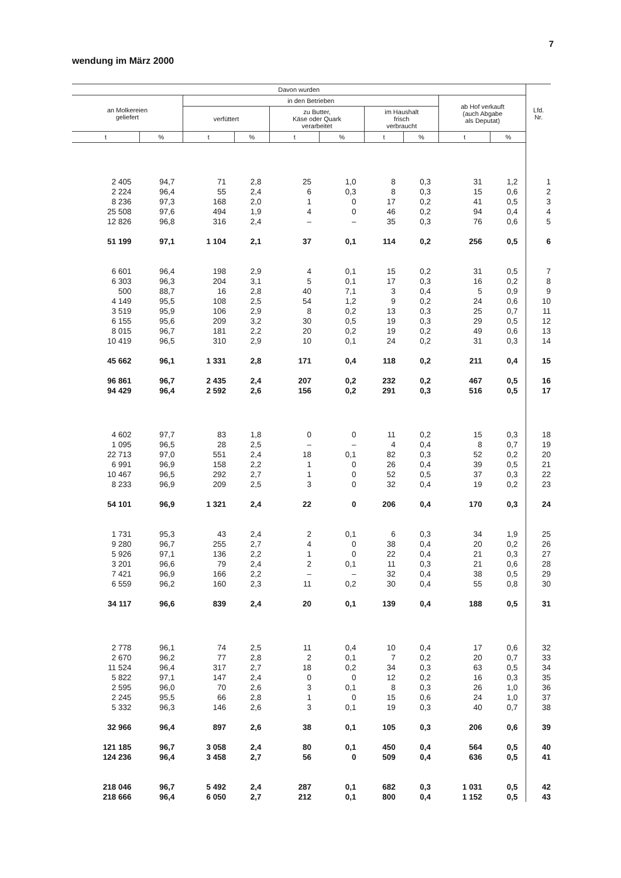7
wendung im März 2000
| Davon wurden | | | | | | | | | | Lfd. Nr. |
| --- | --- | --- | --- | --- | --- | --- | --- | --- | --- | --- |
| an Molkereien geliefert | | in den Betrieben | | | | | | ab Hof verkauft (auch Abgabe als Deputat) | | |
| | | verfüttert | | zu Butter, Käse oder Quark verarbeitet | | im Haushalt frisch verbraucht | | | | |
| t | % | t | % | t | % | t | % | t | % | |
| 2 405 | 94,7 | 71 | 2,8 | 25 | 1,0 | 8 | 0,3 | 31 | 1,2 | 1 |
| 2 224 | 96,4 | 55 | 2,4 | 6 | 0,3 | 8 | 0,3 | 15 | 0,6 | 2 |
| 8 236 | 97,3 | 168 | 2,0 | 1 | 0 | 17 | 0,2 | 41 | 0,5 | 3 |
| 25 508 | 97,6 | 494 | 1,9 | 4 | 0 | 46 | 0,2 | 94 | 0,4 | 4 |
| 12 826 | 96,8 | 316 | 2,4 | – | – | 35 | 0,3 | 76 | 0,6 | 5 |
| 51 199 | 97,1 | 1 104 | 2,1 | 37 | 0,1 | 114 | 0,2 | 256 | 0,5 | 6 |
| 6 601 | 96,4 | 198 | 2,9 | 4 | 0,1 | 15 | 0,2 | 31 | 0,5 | 7 |
| 6 303 | 96,3 | 204 | 3,1 | 5 | 0,1 | 17 | 0,3 | 16 | 0,2 | 8 |
| 500 | 88,7 | 16 | 2,8 | 40 | 7,1 | 3 | 0,4 | 5 | 0,9 | 9 |
| 4 149 | 95,5 | 108 | 2,5 | 54 | 1,2 | 9 | 0,2 | 24 | 0,6 | 10 |
| 3 519 | 95,9 | 106 | 2,9 | 8 | 0,2 | 13 | 0,3 | 25 | 0,7 | 11 |
| 6 155 | 95,6 | 209 | 3,2 | 30 | 0,5 | 19 | 0,3 | 29 | 0,5 | 12 |
| 8 015 | 96,7 | 181 | 2,2 | 20 | 0,2 | 19 | 0,2 | 49 | 0,6 | 13 |
| 10 419 | 96,5 | 310 | 2,9 | 10 | 0,1 | 24 | 0,2 | 31 | 0,3 | 14 |
| 45 662 | 96,1 | 1 331 | 2,8 | 171 | 0,4 | 118 | 0,2 | 211 | 0,4 | 15 |
| 96 861 | 96,7 | 2 435 | 2,4 | 207 | 0,2 | 232 | 0,2 | 467 | 0,5 | 16 |
| 94 429 | 96,4 | 2 592 | 2,6 | 156 | 0,2 | 291 | 0,3 | 516 | 0,5 | 17 |
| 4 602 | 97,7 | 83 | 1,8 | 0 | 0 | 11 | 0,2 | 15 | 0,3 | 18 |
| 1 095 | 96,5 | 28 | 2,5 | – | – | 4 | 0,4 | 8 | 0,7 | 19 |
| 22 713 | 97,0 | 551 | 2,4 | 18 | 0,1 | 82 | 0,3 | 52 | 0,2 | 20 |
| 6 991 | 96,9 | 158 | 2,2 | 1 | 0 | 26 | 0,4 | 39 | 0,5 | 21 |
| 10 467 | 96,5 | 292 | 2,7 | 1 | 0 | 52 | 0,5 | 37 | 0,3 | 22 |
| 8 233 | 96,9 | 209 | 2,5 | 3 | 0 | 32 | 0,4 | 19 | 0,2 | 23 |
| 54 101 | 96,9 | 1 321 | 2,4 | 22 | 0 | 206 | 0,4 | 170 | 0,3 | 24 |
| 1 731 | 95,3 | 43 | 2,4 | 2 | 0,1 | 6 | 0,3 | 34 | 1,9 | 25 |
| 9 280 | 96,7 | 255 | 2,7 | 4 | 0 | 38 | 0,4 | 20 | 0,2 | 26 |
| 5 926 | 97,1 | 136 | 2,2 | 1 | 0 | 22 | 0,4 | 21 | 0,3 | 27 |
| 3 201 | 96,6 | 79 | 2,4 | 2 | 0,1 | 11 | 0,3 | 21 | 0,6 | 28 |
| 7 421 | 96,9 | 166 | 2,2 | – | – | 32 | 0,4 | 38 | 0,5 | 29 |
| 6 559 | 96,2 | 160 | 2,3 | 11 | 0,2 | 30 | 0,4 | 55 | 0,8 | 30 |
| 34 117 | 96,6 | 839 | 2,4 | 20 | 0,1 | 139 | 0,4 | 188 | 0,5 | 31 |
| 2 778 | 96,1 | 74 | 2,5 | 11 | 0,4 | 10 | 0,4 | 17 | 0,6 | 32 |
| 2 670 | 96,2 | 77 | 2,8 | 2 | 0,1 | 7 | 0,2 | 20 | 0,7 | 33 |
| 11 524 | 96,4 | 317 | 2,7 | 18 | 0,2 | 34 | 0,3 | 63 | 0,5 | 34 |
| 5 822 | 97,1 | 147 | 2,4 | 0 | 0 | 12 | 0,2 | 16 | 0,3 | 35 |
| 2 595 | 96,0 | 70 | 2,6 | 3 | 0,1 | 8 | 0,3 | 26 | 1,0 | 36 |
| 2 245 | 95,5 | 66 | 2,8 | 1 | 0 | 15 | 0,6 | 24 | 1,0 | 37 |
| 5 332 | 96,3 | 146 | 2,6 | 3 | 0,1 | 19 | 0,3 | 40 | 0,7 | 38 |
| 32 966 | 96,4 | 897 | 2,6 | 38 | 0,1 | 105 | 0,3 | 206 | 0,6 | 39 |
| 121 185 | 96,7 | 3 058 | 2,4 | 80 | 0,1 | 450 | 0,4 | 564 | 0,5 | 40 |
| 124 236 | 96,4 | 3 458 | 2,7 | 56 | 0 | 509 | 0,4 | 636 | 0,5 | 41 |
| 218 046 | 96,7 | 5 492 | 2,4 | 287 | 0,1 | 682 | 0,3 | 1 031 | 0,5 | 42 |
| 218 666 | 96,4 | 6 050 | 2,7 | 212 | 0,1 | 800 | 0,4 | 1 152 | 0,5 | 43 |